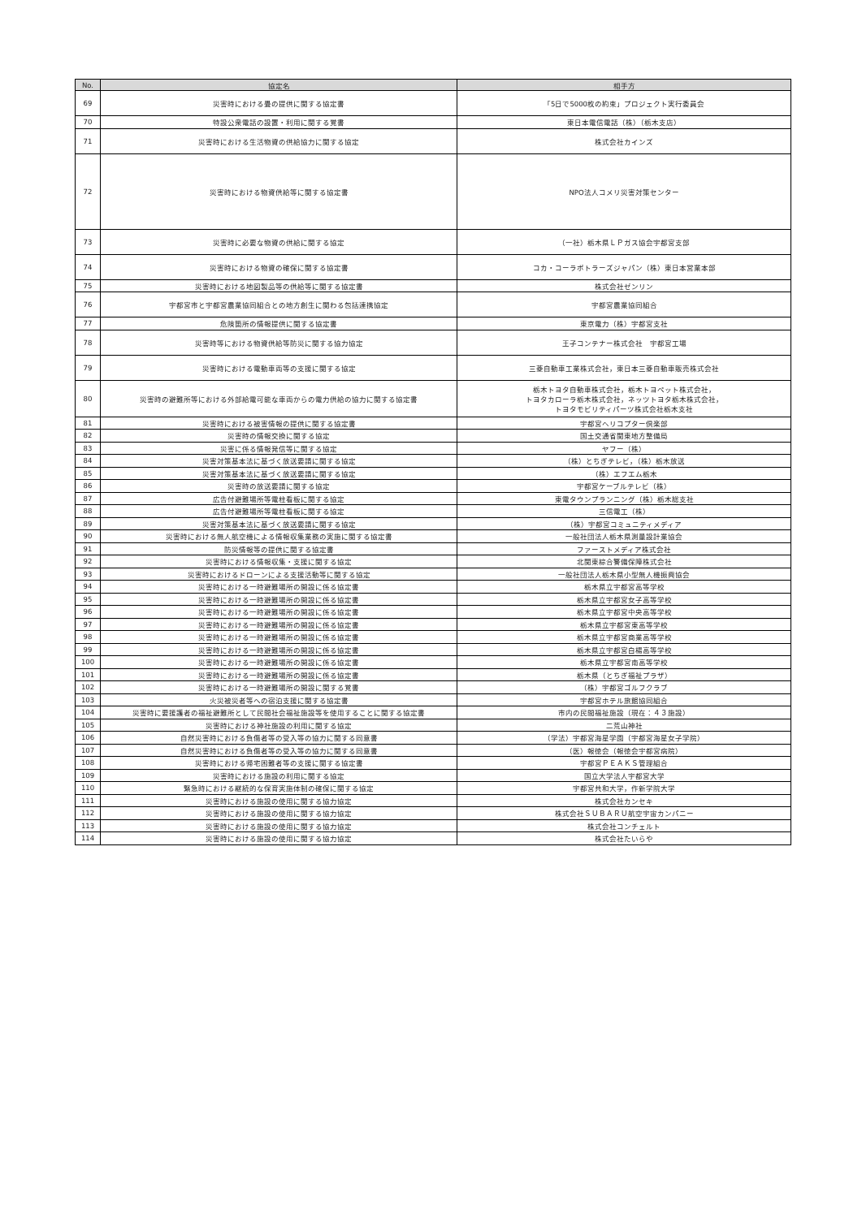| No. | 協定名 | 相手方 |
| --- | --- | --- |
| 69 | 災害時における畳の提供に関する協定書 | 「5日で5000枚の約束」プロジェクト実行委員会 |
| 70 | 特設公衆電話の設置・利用に関する覚書 | 東日本電信電話（株）（栃木支店） |
| 71 | 災害時における生活物資の供給協力に関する協定 | 株式会社カインズ |
| 72 | 災害時における物資供給等に関する協定書 | NPO法人コメリ災害対策センター |
| 73 | 災害時に必要な物資の供給に関する協定 | （一社）栃木県ＬＰガス協会宇都宮支部 |
| 74 | 災害時における物資の確保に関する協定書 | コカ・コーラボトラーズジャパン（株）東日本営業本部 |
| 75 | 災害時における地図製品等の供給等に関する協定書 | 株式会社ゼンリン |
| 76 | 宇都宮市と宇都宮農業協同組合との地方創生に関わる包括連携協定 | 宇都宮農業協同組合 |
| 77 | 危険箇所の情報提供に関する協定書 | 東京電力（株）宇都宮支社 |
| 78 | 災害時等における物資供給等防災に関する協力協定 | 王子コンテナー株式会社 宇都宮工場 |
| 79 | 災害時における電動車両等の支援に関する協定 | 三菱自動車工業株式会社，東日本三菱自動車販売株式会社 |
| 80 | 災害時の避難所等における外部給電可能な車両からの電力供給の協力に関する協定書 | 栃木トヨタ自動車株式会社，栃木トヨペット株式会社， トヨタカローラ栃木株式会社，ネッツトヨタ栃木株式会社， トヨタモビリティパーツ株式会社栃木支社 |
| 81 | 災害時における被害情報の提供に関する協定書 | 宇都宮ヘリコプター倶楽部 |
| 82 | 災害時の情報交換に関する協定 | 国土交通省関東地方整備局 |
| 83 | 災害に係る情報発信等に関する協定 | ヤフー（株） |
| 84 | 災害対策基本法に基づく放送要請に関する協定 | （株）とちぎテレビ，（株）栃木放送 |
| 85 | 災害対策基本法に基づく放送要請に関する協定 | （株）エフエム栃木 |
| 86 | 災害時の放送要請に関する協定 | 宇都宮ケーブルテレビ（株） |
| 87 | 広告付避難場所等電柱看板に関する協定 | 東電タウンプランニング（株）栃木総支社 |
| 88 | 広告付避難場所等電柱看板に関する協定 | 三信電工（株） |
| 89 | 災害対策基本法に基づく放送要請に関する協定 | （株）宇都宮コミュニティメディア |
| 90 | 災害時における無人航空機による情報収集業務の実施に関する協定書 | 一般社団法人栃木県測量設計業協会 |
| 91 | 防災情報等の提供に関する協定書 | ファーストメディア株式会社 |
| 92 | 災害時における情報収集・支援に関する協定 | 北関東綜合警備保障株式会社 |
| 93 | 災害時におけるドローンによる支援活動等に関する協定 | 一般社団法人栃木県小型無人機振興協会 |
| 94 | 災害時における一時避難場所の開設に係る協定書 | 栃木県立宇都宮高等学校 |
| 95 | 災害時における一時避難場所の開設に係る協定書 | 栃木県立宇都宮女子高等学校 |
| 96 | 災害時における一時避難場所の開設に係る協定書 | 栃木県立宇都宮中央高等学校 |
| 97 | 災害時における一時避難場所の開設に係る協定書 | 栃木県立宇都宮東高等学校 |
| 98 | 災害時における一時避難場所の開設に係る協定書 | 栃木県立宇都宮商業高等学校 |
| 99 | 災害時における一時避難場所の開設に係る協定書 | 栃木県立宇都宮白楊高等学校 |
| 100 | 災害時における一時避難場所の開設に係る協定書 | 栃木県立宇都宮南高等学校 |
| 101 | 災害時における一時避難場所の開設に係る協定書 | 栃木県（とちぎ福祉プラザ） |
| 102 | 災害時における一時避難場所の開設に関する覚書 | （株）宇都宮ゴルフクラブ |
| 103 | 火災被災者等への宿泊支援に関する協定書 | 宇都宮ホテル旅館協同組合 |
| 104 | 災害時に要援護者の福祉避難所として民間社会福祉施設等を使用することに関する協定書 | 市内の民間福祉施設（現在：４３施設） |
| 105 | 災害時における神社施設の利用に関する協定 | 二荒山神社 |
| 106 | 自然災害時における負傷者等の受入等の協力に関する同意書 | （学法）宇都宮海星学園（宇都宮海星女子学院） |
| 107 | 自然災害時における負傷者等の受入等の協力に関する同意書 | （医）報徳会（報徳会宇都宮病院） |
| 108 | 災害時における帰宅困難者等の支援に関する協定書 | 宇都宮ＰＥＡＫＳ管理組合 |
| 109 | 災害時における施設の利用に関する協定 | 国立大学法人宇都宮大学 |
| 110 | 緊急時における継続的な保育実施体制の確保に関する協定 | 宇都宮共和大学，作新学院大学 |
| 111 | 災害時における施設の使用に関する協力協定 | 株式会社カンセキ |
| 112 | 災害時における施設の使用に関する協力協定 | 株式会社ＳＵＢＡＲＵ航空宇宙カンパニー |
| 113 | 災害時における施設の使用に関する協力協定 | 株式会社コンチェルト |
| 114 | 災害時における施設の使用に関する協力協定 | 株式会社たいらや |